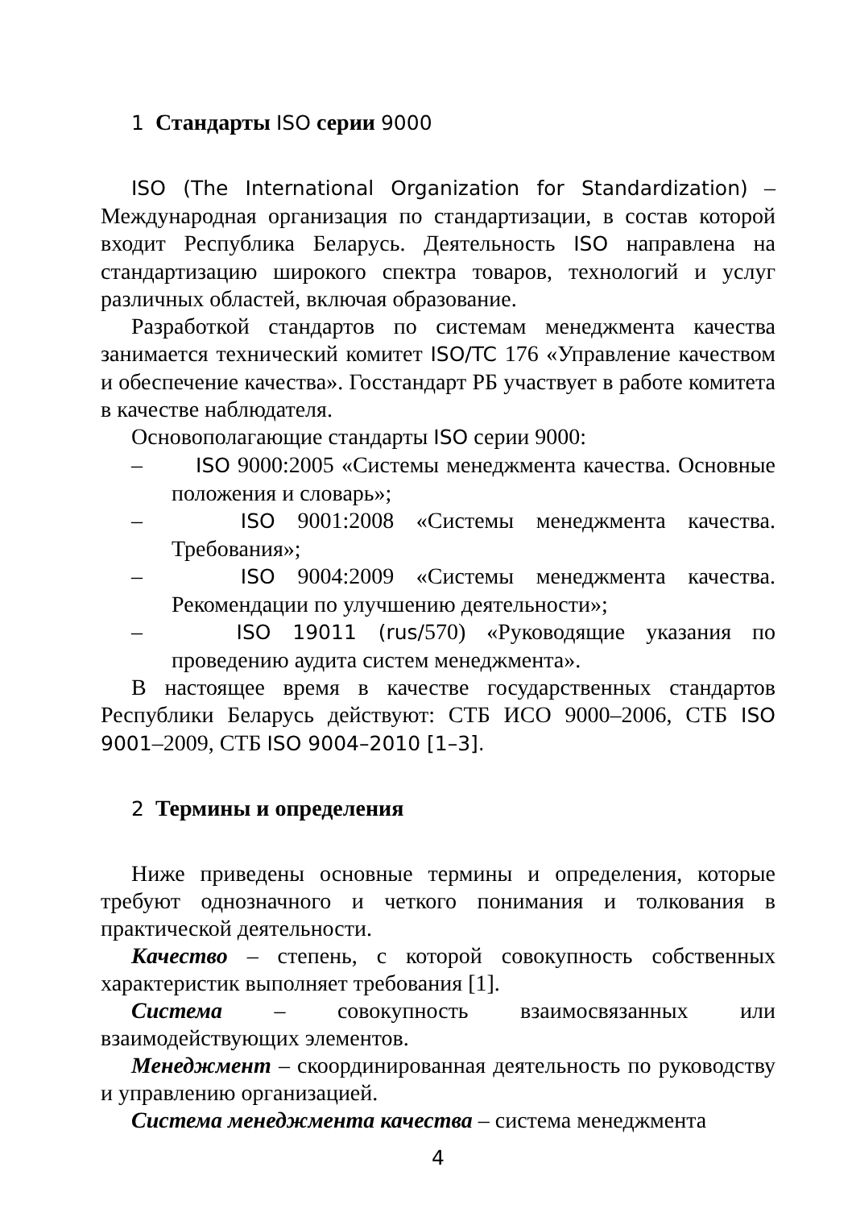1 Стандарты ISO серии 9000
ISO (The International Organization for Standardization) – Международная организация по стандартизации, в состав которой входит Республика Беларусь. Деятельность ISO направлена на стандартизацию широкого спектра товаров, технологий и услуг различных областей, включая образование.
Разработкой стандартов по системам менеджмента качества занимается технический комитет ISO/TC 176 «Управление качеством и обеспечение качества». Госстандарт РБ участвует в работе комитета в качестве наблюдателя.
Основополагающие стандарты ISO серии 9000:
– ISO 9000:2005 «Системы менеджмента качества. Основные положения и словарь»;
– ISO 9001:2008 «Системы менеджмента качества. Требования»;
– ISO 9004:2009 «Системы менеджмента качества. Рекомендации по улучшению деятельности»;
– ISO 19011 (rus/570) «Руководящие указания по проведению аудита систем менеджмента».
В настоящее время в качестве государственных стандартов Республики Беларусь действуют: СТБ ИСО 9000–2006, СТБ ISO 9001–2009, СТБ ISO 9004–2010 [1–3].
2 Термины и определения
Ниже приведены основные термины и определения, которые требуют однозначного и четкого понимания и толкования в практической деятельности.
Качество – степень, с которой совокупность собственных характеристик выполняет требования [1].
Система – совокупность взаимосвязанных или взаимодействующих элементов.
Менеджмент – скоординированная деятельность по руководству и управлению организацией.
Система менеджмента качества – система менеджмента
4